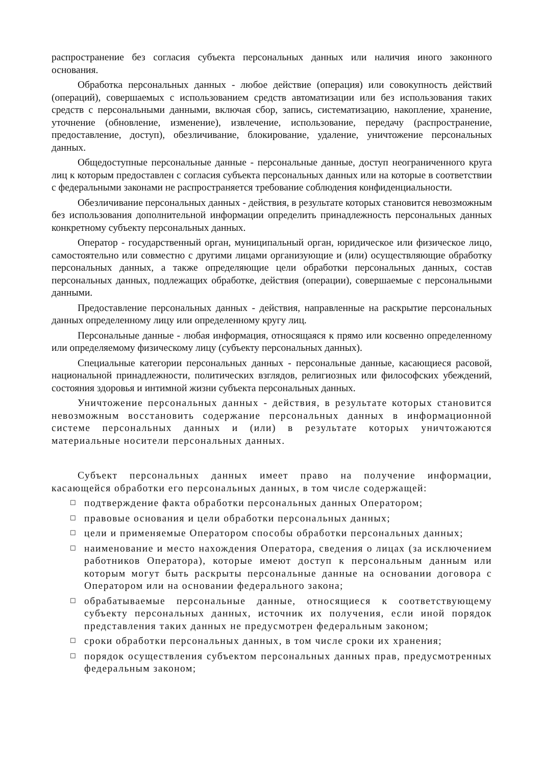распространение без согласия субъекта персональных данных или наличия иного законного основания.
Обработка персональных данных - любое действие (операция) или совокупность действий (операций), совершаемых с использованием средств автоматизации или без использования таких средств с персональными данными, включая сбор, запись, систематизацию, накопление, хранение, уточнение (обновление, изменение), извлечение, использование, передачу (распространение, предоставление, доступ), обезличивание, блокирование, удаление, уничтожение персональных данных.
Общедоступные персональные данные - персональные данные, доступ неограниченного круга лиц к которым предоставлен с согласия субъекта персональных данных или на которые в соответствии с федеральными законами не распространяется требование соблюдения конфиденциальности.
Обезличивание персональных данных - действия, в результате которых становится невозможным без использования дополнительной информации определить принадлежность персональных данных конкретному субъекту персональных данных.
Оператор - государственный орган, муниципальный орган, юридическое или физическое лицо, самостоятельно или совместно с другими лицами организующие и (или) осуществляющие обработку персональных данных, а также определяющие цели обработки персональных данных, состав персональных данных, подлежащих обработке, действия (операции), совершаемые с персональными данными.
Предоставление персональных данных - действия, направленные на раскрытие персональных данных определенному лицу или определенному кругу лиц.
Персональные данные - любая информация, относящаяся к прямо или косвенно определенному или определяемому физическому лицу (субъекту персональных данных).
Специальные категории персональных данных - персональные данные, касающиеся расовой, национальной принадлежности, политических взглядов, религиозных или философских убеждений, состояния здоровья и интимной жизни субъекта персональных данных.
Уничтожение персональных данных - действия, в результате которых становится невозможным восстановить содержание персональных данных в информационной системе персональных данных и (или) в результате которых уничтожаются материальные носители персональных данных.
Субъект персональных данных имеет право на получение информации, касающейся обработки его персональных данных, в том числе содержащей:
☐ подтверждение факта обработки персональных данных Оператором;
☐ правовые основания и цели обработки персональных данных;
☐ цели и применяемые Оператором способы обработки персональных данных;
☐ наименование и место нахождения Оператора, сведения о лицах (за исключением работников Оператора), которые имеют доступ к персональным данным или которым могут быть раскрыты персональные данные на основании договора с Оператором или на основании федерального закона;
☐ обрабатываемые персональные данные, относящиеся к соответствующему субъекту персональных данных, источник их получения, если иной порядок представления таких данных не предусмотрен федеральным законом;
☐ сроки обработки персональных данных, в том числе сроки их хранения;
☐ порядок осуществления субъектом персональных данных прав, предусмотренных федеральным законом;